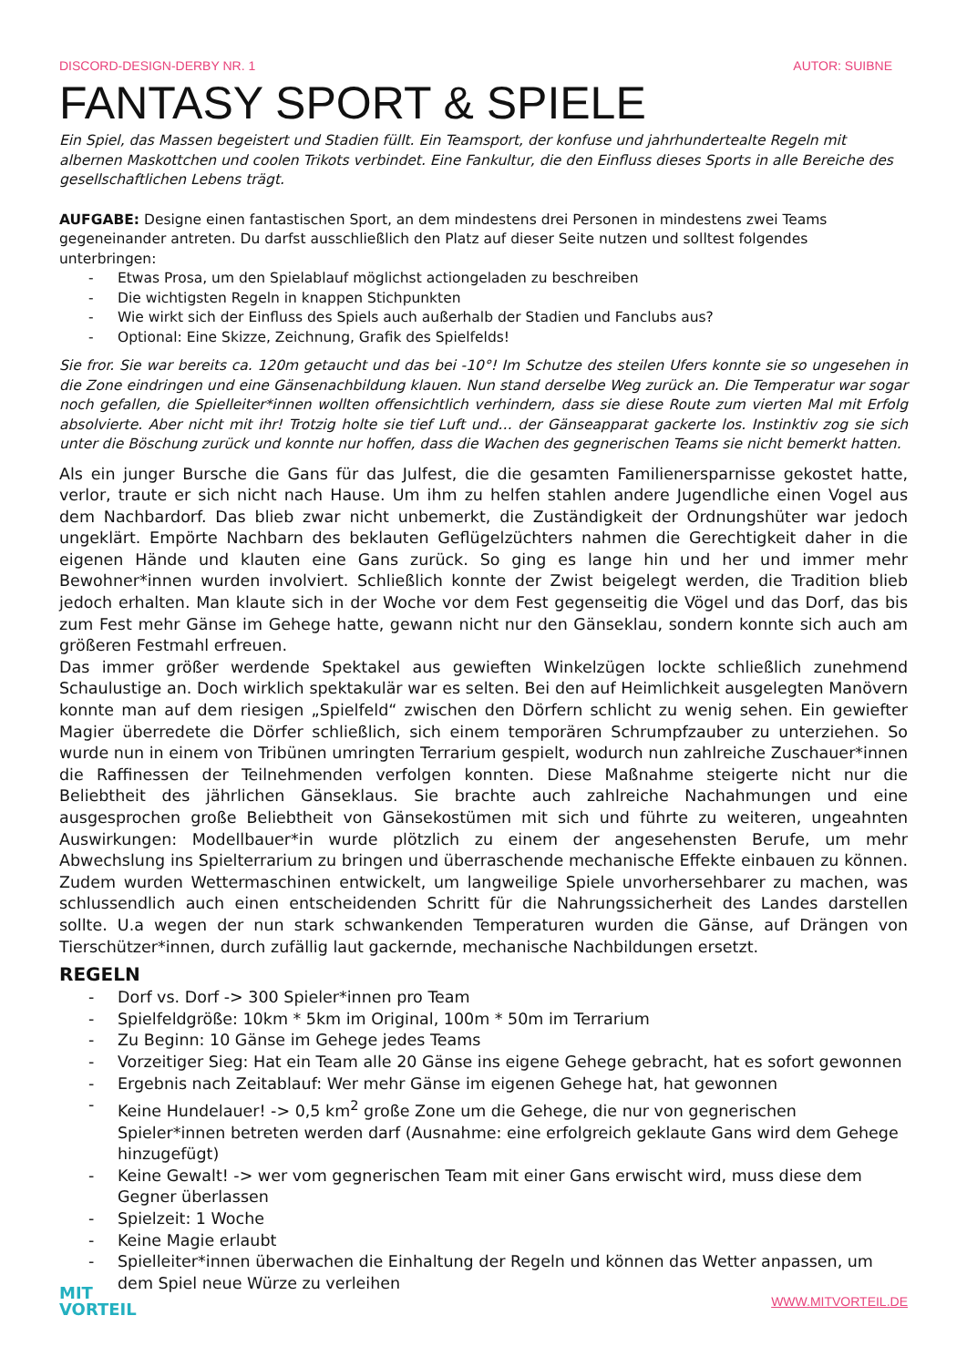DISCORD-DESIGN-DERBY NR. 1 AUTOR: SUIBNE
FANTASY SPORT & SPIELE
Ein Spiel, das Massen begeistert und Stadien füllt. Ein Teamsport, der konfuse und jahrhundertealte Regeln mit albernen Maskottchen und coolen Trikots verbindet. Eine Fankultur, die den Einfluss dieses Sports in alle Bereiche des gesellschaftlichen Lebens trägt.
AUFGABE: Designe einen fantastischen Sport, an dem mindestens drei Personen in mindestens zwei Teams gegeneinander antreten. Du darfst ausschließlich den Platz auf dieser Seite nutzen und solltest folgendes unterbringen:
- Etwas Prosa, um den Spielablauf möglichst actiongeladen zu beschreiben
- Die wichtigsten Regeln in knappen Stichpunkten
- Wie wirkt sich der Einfluss des Spiels auch außerhalb der Stadien und Fanclubs aus?
- Optional: Eine Skizze, Zeichnung, Grafik des Spielfelds!
Sie fror. Sie war bereits ca. 120m getaucht und das bei -10°! Im Schutze des steilen Ufers konnte sie so ungesehen in die Zone eindringen und eine Gänsenachbildung klauen. Nun stand derselbe Weg zurück an. Die Temperatur war sogar noch gefallen, die Spielleiter*innen wollten offensichtlich verhindern, dass sie diese Route zum vierten Mal mit Erfolg absolvierte. Aber nicht mit ihr! Trotzig holte sie tief Luft und… der Gänseapparat gackerte los. Instinktiv zog sie sich unter die Böschung zurück und konnte nur hoffen, dass die Wachen des gegnerischen Teams sie nicht bemerkt hatten.
Als ein junger Bursche die Gans für das Julfest, die die gesamten Familienersparnisse gekostet hatte, verlor, traute er sich nicht nach Hause. Um ihm zu helfen stahlen andere Jugendliche einen Vogel aus dem Nachbardorf. Das blieb zwar nicht unbemerkt, die Zuständigkeit der Ordnungshüter war jedoch ungeklärt. Empörte Nachbarn des beklauten Geflügelzüchters nahmen die Gerechtigkeit daher in die eigenen Hände und klauten eine Gans zurück. So ging es lange hin und her und immer mehr Bewohner*innen wurden involviert. Schließlich konnte der Zwist beigelegt werden, die Tradition blieb jedoch erhalten. Man klaute sich in der Woche vor dem Fest gegenseitig die Vögel und das Dorf, das bis zum Fest mehr Gänse im Gehege hatte, gewann nicht nur den Gänseklau, sondern konnte sich auch am größeren Festmahl erfreuen.
Das immer größer werdende Spektakel aus gewieften Winkelzügen lockte schließlich zunehmend Schaulustige an. Doch wirklich spektakulär war es selten. Bei den auf Heimlichkeit ausgelegten Manövern konnte man auf dem riesigen „Spielfeld“ zwischen den Dörfern schlicht zu wenig sehen. Ein gewiefter Magier überredete die Dörfer schließlich, sich einem temporären Schrumpfzauber zu unterziehen. So wurde nun in einem von Tribünen umringten Terrarium gespielt, wodurch nun zahlreiche Zuschauer*innen die Raffinessen der Teilnehmenden verfolgen konnten. Diese Maßnahme steigerte nicht nur die Beliebtheit des jährlichen Gänseklaus. Sie brachte auch zahlreiche Nachahmungen und eine ausgesprochen große Beliebtheit von Gänsekostümen mit sich und führte zu weiteren, ungeahnten Auswirkungen: Modellbauer*in wurde plötzlich zu einem der angesehensten Berufe, um mehr Abwechslung ins Spielterrarium zu bringen und überraschende mechanische Effekte einbauen zu können. Zudem wurden Wettermaschinen entwickelt, um langweilige Spiele unvorhersehbarer zu machen, was schlussendlich auch einen entscheidenden Schritt für die Nahrungssicherheit des Landes darstellen sollte. U.a wegen der nun stark schwankenden Temperaturen wurden die Gänse, auf Drängen von Tierschützer*innen, durch zufällig laut gackernde, mechanische Nachbildungen ersetzt.
REGELN
- Dorf vs. Dorf -> 300 Spieler*innen pro Team
- Spielfeldgröße: 10km * 5km im Original, 100m * 50m im Terrarium
- Zu Beginn: 10 Gänse im Gehege jedes Teams
- Vorzeitiger Sieg: Hat ein Team alle 20 Gänse ins eigene Gehege gebracht, hat es sofort gewonnen
- Ergebnis nach Zeitablauf: Wer mehr Gänse im eigenen Gehege hat, hat gewonnen
- Keine Hundelauer! -> 0,5 km<sup>2</sup> große Zone um die Gehege, die nur von gegnerischen Spieler*innen betreten werden darf (Ausnahme: eine erfolgreich geklaute Gans wird dem Gehege hinzugefügt)
- Keine Gewalt! -> wer vom gegnerischen Team mit einer Gans erwischt wird, muss diese dem Gegner überlassen
- Spielzeit: 1 Woche
- Keine Magie erlaubt
- Spielleiter*innen überwachen die Einhaltung der Regeln und können das Wetter anpassen, um dem Spiel neue Würze zu verleihen
MIT
VORTEIL
WWW.MITVORTEIL.DE